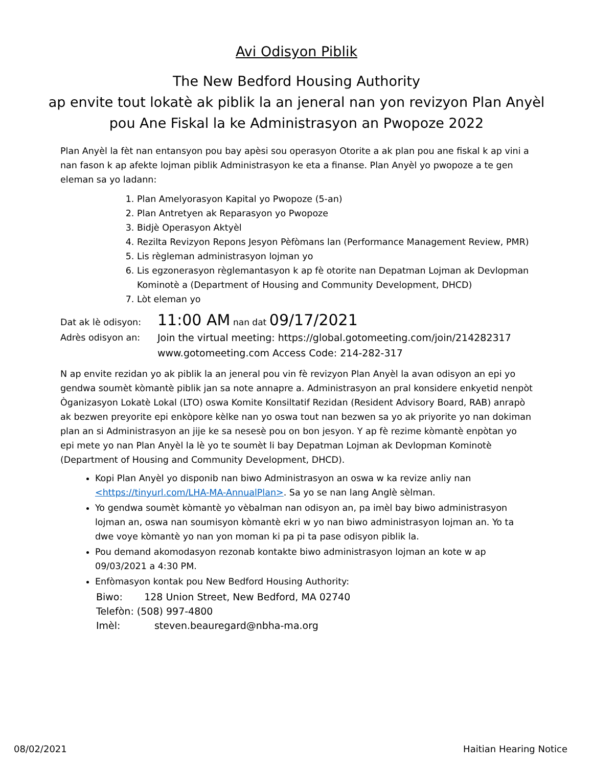Avi Odisyon Piblik
The New Bedford Housing Authority
ap envite tout lokatè ak piblik la an jeneral nan yon revizyon Plan Anyèl pou Ane Fiskal la ke Administrasyon an Pwopoze 2022
Plan Anyèl la fèt nan entansyon pou bay apèsi sou operasyon Otorite a ak plan pou ane fiskal k ap vini a nan fason k ap afekte lojman piblik Administrasyon ke eta a finanse. Plan Anyèl yo pwopoze a te gen eleman sa yo ladann:
1. Plan Amelyorasyon Kapital yo Pwopoze (5-an)
2. Plan Antretyen ak Reparasyon yo Pwopoze
3. Bidjè Operasyon Aktyèl
4. Rezilta Revizyon Repons Jesyon Pèfòmans lan (Performance Management Review, PMR)
5. Lis règleman administrasyon lojman yo
6. Lis egzonerasyon règlemantasyon k ap fè otorite nan Depatman Lojman ak Devlopman Kominotè a (Department of Housing and Community Development, DHCD)
7. Lòt eleman yo
Dat ak lè odisyon:
11:00 AM nan dat 09/17/2021
Adrès odisyon an: Join the virtual meeting: https://global.gotomeeting.com/join/214282317
www.gotomeeting.com Access Code: 214-282-317
N ap envite rezidan yo ak piblik la an jeneral pou vin fè revizyon Plan Anyèl la avan odisyon an epi yo gendwa soumèt kòmantè piblik jan sa note annapre a. Administrasyon an pral konsidere enkyetid nenpòt Òganizasyon Lokatè Lokal (LTO) oswa Komite Konsiltatif Rezidan (Resident Advisory Board, RAB) anrapò ak bezwen preyorite epi enkòpore kèlke nan yo oswa tout nan bezwen sa yo ak priyorite yo nan dokiman plan an si Administrasyon an jije ke sa nesesè pou on bon jesyon. Y ap fè rezime kòmantè enpòtan yo epi mete yo nan Plan Anyèl la lè yo te soumèt li bay Depatman Lojman ak Devlopman Kominotè (Department of Housing and Community Development, DHCD).
Kopi Plan Anyèl yo disponib nan biwo Administrasyon an oswa w ka revize anliy nan <https://tinyurl.com/LHA-MA-AnnualPlan>. Sa yo se nan lang Anglè sèlman.
Yo gendwa soumèt kòmantè yo vèbalman nan odisyon an, pa imèl bay biwo administrasyon lojman an, oswa nan soumisyon kòmantè ekri w yo nan biwo administrasyon lojman an. Yo ta dwe voye kòmantè yo nan yon moman ki pa pi ta pase odisyon piblik la.
Pou demand akomodasyon rezonab kontakte biwo administrasyon lojman an kote w ap 09/03/2021 a 4:30 PM.
Enfòmasyon kontak pou New Bedford Housing Authority:
Biwo: 128 Union Street, New Bedford, MA 02740
Telefòn: (508) 997-4800
Imèl: steven.beauregard@nbha-ma.org
08/02/2021 Haitian Hearing Notice